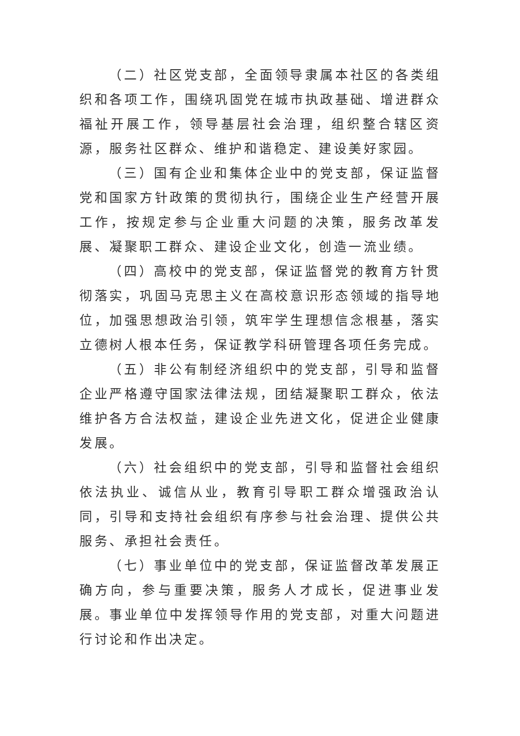（二）社区党支部，全面领导隶属本社区的各类组织和各项工作，围绕巩固党在城市执政基础、增进群众福祉开展工作，领导基层社会治理，组织整合辖区资源，服务社区群众、维护和谐稳定、建设美好家园。
（三）国有企业和集体企业中的党支部，保证监督党和国家方针政策的贯彻执行，围绕企业生产经营开展工作，按规定参与企业重大问题的决策，服务改革发展、凝聚职工群众、建设企业文化，创造一流业绩。
（四）高校中的党支部，保证监督党的教育方针贯彻落实，巩固马克思主义在高校意识形态领域的指导地位，加强思想政治引领，筑牢学生理想信念根基，落实立德树人根本任务，保证教学科研管理各项任务完成。
（五）非公有制经济组织中的党支部，引导和监督企业严格遵守国家法律法规，团结凝聚职工群众，依法维护各方合法权益，建设企业先进文化，促进企业健康发展。
（六）社会组织中的党支部，引导和监督社会组织依法执业、诚信从业，教育引导职工群众增强政治认同，引导和支持社会组织有序参与社会治理、提供公共服务、承担社会责任。
（七）事业单位中的党支部，保证监督改革发展正确方向，参与重要决策，服务人才成长，促进事业发展。事业单位中发挥领导作用的党支部，对重大问题进行讨论和作出决定。